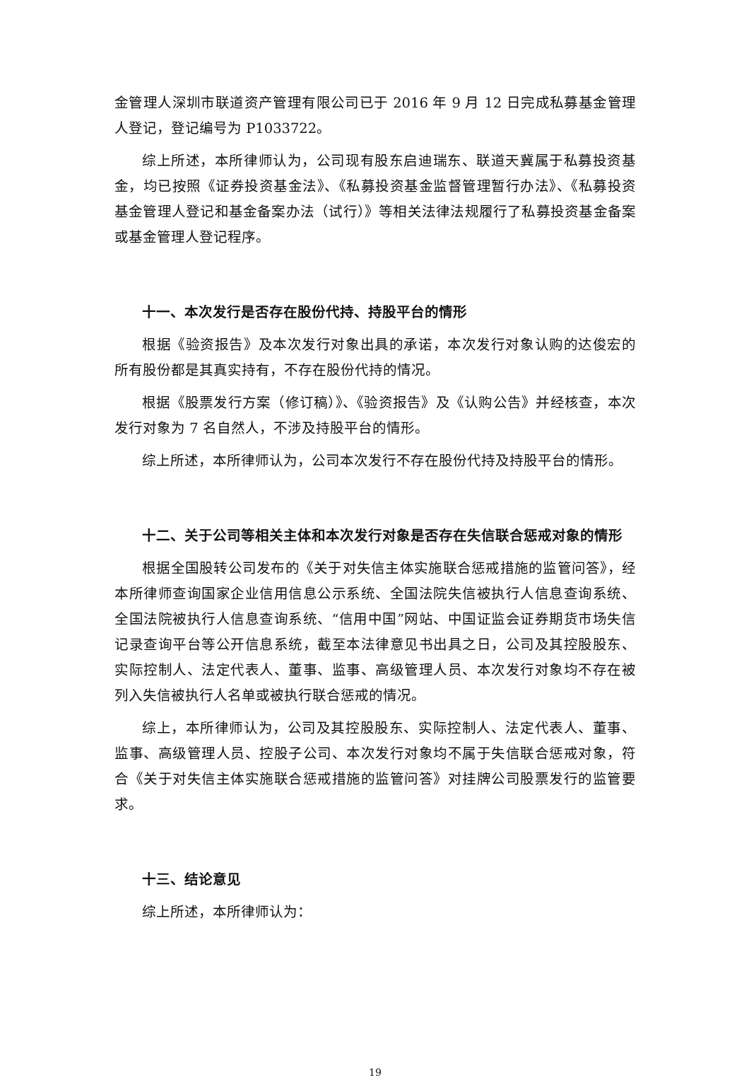金管理人深圳市联道资产管理有限公司已于 2016 年 9 月 12 日完成私募基金管理人登记，登记编号为 P1033722。
综上所述，本所律师认为，公司现有股东启迪瑞东、联道天冀属于私募投资基金，均已按照《证券投资基金法》、《私募投资基金监督管理暂行办法》、《私募投资基金管理人登记和基金备案办法（试行）》等相关法律法规履行了私募投资基金备案或基金管理人登记程序。
十一、本次发行是否存在股份代持、持股平台的情形
根据《验资报告》及本次发行对象出具的承诺，本次发行对象认购的达俊宏的所有股份都是其真实持有，不存在股份代持的情况。
根据《股票发行方案（修订稿）》、《验资报告》及《认购公告》并经核查，本次发行对象为 7 名自然人，不涉及持股平台的情形。
综上所述，本所律师认为，公司本次发行不存在股份代持及持股平台的情形。
十二、关于公司等相关主体和本次发行对象是否存在失信联合惩戒对象的情形
根据全国股转公司发布的《关于对失信主体实施联合惩戒措施的监管问答》，经本所律师查询国家企业信用信息公示系统、全国法院失信被执行人信息查询系统、全国法院被执行人信息查询系统、“信用中国”网站、中国证监会证券期货市场失信记录查询平台等公开信息系统，截至本法律意见书出具之日，公司及其控股股东、实际控制人、法定代表人、董事、监事、高级管理人员、本次发行对象均不存在被列入失信被执行人名单或被执行联合惩戒的情况。
综上，本所律师认为，公司及其控股股东、实际控制人、法定代表人、董事、监事、高级管理人员、控股子公司、本次发行对象均不属于失信联合惩戒对象，符合《关于对失信主体实施联合惩戒措施的监管问答》对挂牌公司股票发行的监管要求。
十三、结论意见
综上所述，本所律师认为：
19